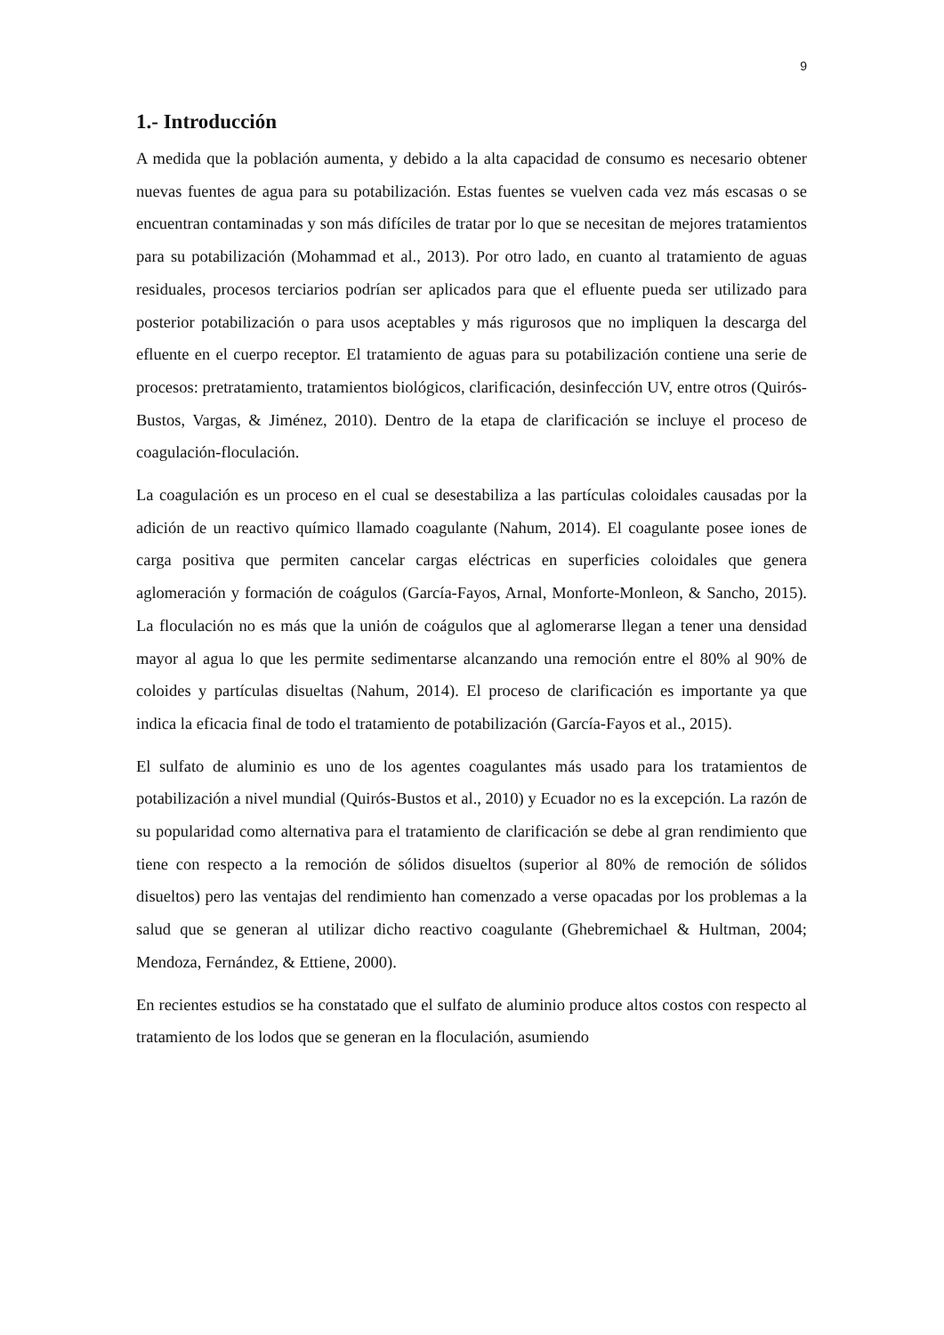9
1.- Introducción
A medida que la población aumenta, y debido a la alta capacidad de consumo es necesario obtener nuevas fuentes de agua para su potabilización. Estas fuentes se vuelven cada vez más escasas o se encuentran contaminadas y son más difíciles de tratar por lo que se necesitan de mejores tratamientos para su potabilización (Mohammad et al., 2013). Por otro lado, en cuanto al tratamiento de aguas residuales, procesos terciarios podrían ser aplicados para que el efluente pueda ser utilizado para posterior potabilización o para usos aceptables y más rigurosos que no impliquen la descarga del efluente en el cuerpo receptor. El tratamiento de aguas para su potabilización contiene una serie de procesos: pretratamiento, tratamientos biológicos, clarificación, desinfección UV, entre otros (Quirós-Bustos, Vargas, & Jiménez, 2010). Dentro de la etapa de clarificación se incluye el proceso de coagulación-floculación.
La coagulación es un proceso en el cual se desestabiliza a las partículas coloidales causadas por la adición de un reactivo químico llamado coagulante (Nahum, 2014). El coagulante posee iones de carga positiva que permiten cancelar cargas eléctricas en superficies coloidales que genera aglomeración y formación de coágulos (García-Fayos, Arnal, Monforte-Monleon, & Sancho, 2015). La floculación no es más que la unión de coágulos que al aglomerarse llegan a tener una densidad mayor al agua lo que les permite sedimentarse alcanzando una remoción entre el 80% al 90% de coloides y partículas disueltas (Nahum, 2014). El proceso de clarificación es importante ya que indica la eficacia final de todo el tratamiento de potabilización (García-Fayos et al., 2015).
El sulfato de aluminio es uno de los agentes coagulantes más usado para los tratamientos de potabilización a nivel mundial (Quirós-Bustos et al., 2010) y Ecuador no es la excepción. La razón de su popularidad como alternativa para el tratamiento de clarificación se debe al gran rendimiento que tiene con respecto a la remoción de sólidos disueltos (superior al 80% de remoción de sólidos disueltos) pero las ventajas del rendimiento han comenzado a verse opacadas por los problemas a la salud que se generan al utilizar dicho reactivo coagulante (Ghebremichael & Hultman, 2004; Mendoza, Fernández, & Ettiene, 2000).
En recientes estudios se ha constatado que el sulfato de aluminio produce altos costos con respecto al tratamiento de los lodos que se generan en la floculación, asumiendo